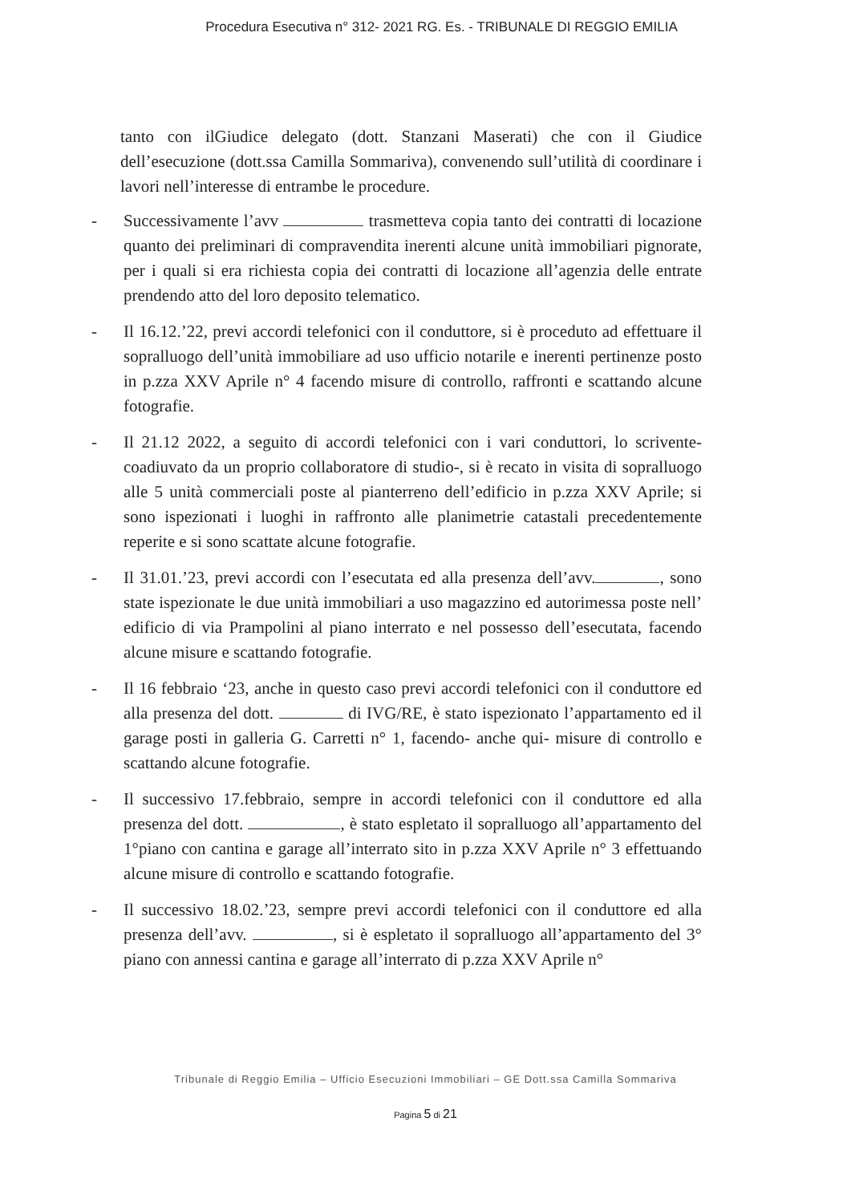Procedura Esecutiva n° 312- 2021 RG. Es. - TRIBUNALE DI REGGIO EMILIA
tanto con ilGiudice delegato (dott. Stanzani Maserati) che con il Giudice dell’esecuzione (dott.ssa Camilla Sommariva), convenendo sull’utilità di coordinare i lavori nell’interesse di entrambe le procedure.
- Successivamente l’avv trasmetteva copia tanto dei contratti di locazione quanto dei preliminari di compravendita inerenti alcune unità immobiliari pignorate, per i quali si era richiesta copia dei contratti di locazione all’agenzia delle entrate prendendo atto del loro deposito telematico.
- Il 16.12.’22, previ accordi telefonici con il conduttore, si è proceduto ad effettuare il sopralluogo dell’unità immobiliare ad uso ufficio notarile e inerenti pertinenze posto in p.zza XXV Aprile n° 4 facendo misure di controllo, raffronti e scattando alcune fotografie.
- Il 21.12 2022, a seguito di accordi telefonici con i vari conduttori, lo scrivente-coadiuvato da un proprio collaboratore di studio-, si è recato in visita di sopralluogo alle 5 unità commerciali poste al pianterreno dell’edificio in p.zza XXV Aprile; si sono ispezionati i luoghi in raffronto alle planimetrie catastali precedentemente reperite e si sono scattate alcune fotografie.
- Il 31.01.’23, previ accordi con l’esecutata ed alla presenza dell’avv. , sono state ispezionate le due unità immobiliari a uso magazzino ed autorimessa poste nell’ edificio di via Prampolini al piano interrato e nel possesso dell’esecutata, facendo alcune misure e scattando fotografie.
- Il 16 febbraio ‘23, anche in questo caso previ accordi telefonici con il conduttore ed alla presenza del dott. di IVG/RE, è stato ispezionato l’appartamento ed il garage posti in galleria G. Carretti n° 1, facendo- anche qui- misure di controllo e scattando alcune fotografie.
- Il successivo 17.febbraio, sempre in accordi telefonici con il conduttore ed alla presenza del dott. , è stato espletato il sopralluogo all’appartamento del 1°piano con cantina e garage all’interrato sito in p.zza XXV Aprile n° 3 effettuando alcune misure di controllo e scattando fotografie.
- Il successivo 18.02.’23, sempre previ accordi telefonici con il conduttore ed alla presenza dell’avv. , si è espletato il sopralluogo all’appartamento del 3° piano con annessi cantina e garage all’interrato di p.zza XXV Aprile n°
Tribunale di Reggio Emilia – Ufficio Esecuzioni Immobiliari – GE Dott.ssa Camilla Sommariva
Pagina 5 di 21